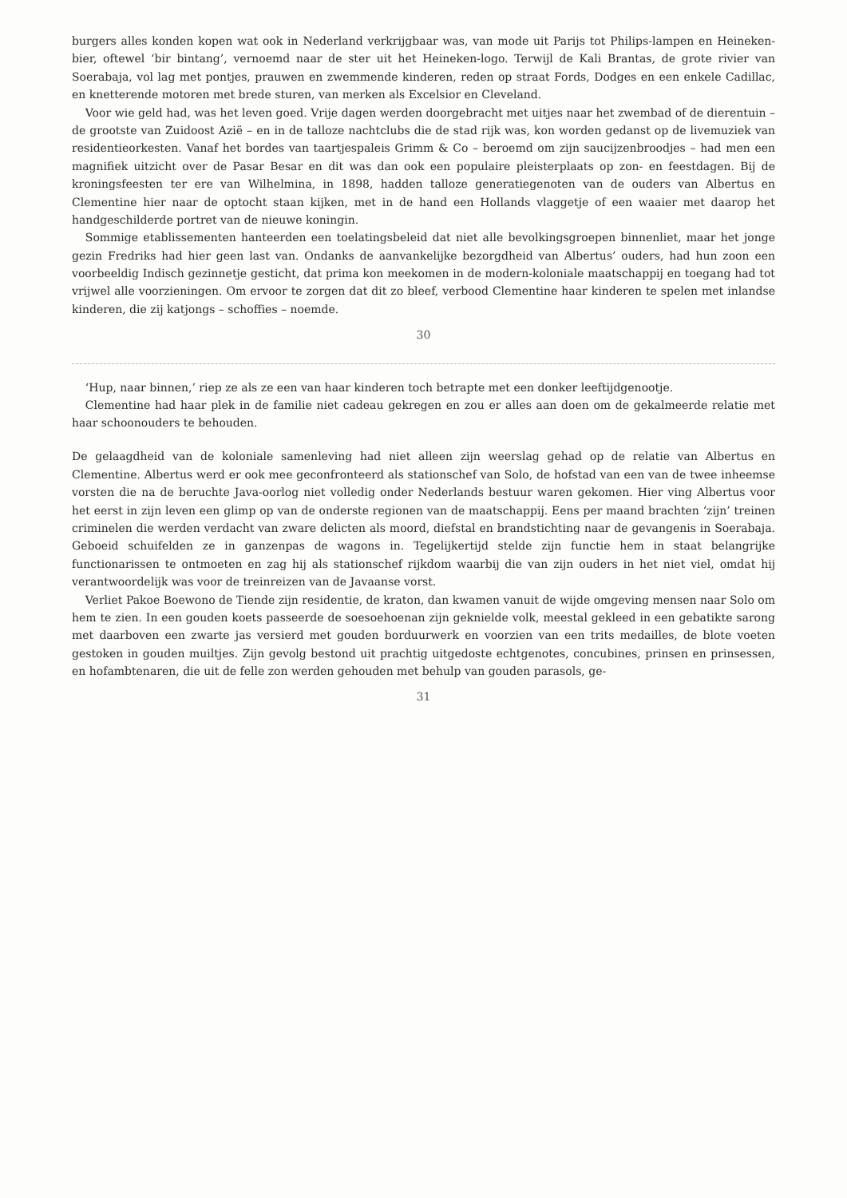burgers alles konden kopen wat ook in Nederland verkrijgbaar was, van mode uit Parijs tot Philips-lampen en Heineken-bier, oftewel ‘bir bintang’, vernoemd naar de ster uit het Heineken-logo. Terwijl de Kali Brantas, de grote rivier van Soerabaja, vol lag met pontjes, prauwen en zwemmende kinderen, reden op straat Fords, Dodges en een enkele Cadillac, en knetterende motoren met brede sturen, van merken als Excelsior en Cleveland.
Voor wie geld had, was het leven goed. Vrije dagen werden doorgebracht met uitjes naar het zwembad of de dierentuin – de grootste van Zuidoost Azië – en in de talloze nachtclubs die de stad rijk was, kon worden gedanst op de livemuziek van residentieorkesten. Vanaf het bordes van taartjespaleis Grimm & Co – beroemd om zijn saucijzenbroodjes – had men een magnifiek uitzicht over de Pasar Besar en dit was dan ook een populaire pleisterplaats op zon- en feestdagen. Bij de kroningsfeesten ter ere van Wilhelmina, in 1898, hadden talloze generatiegenoten van de ouders van Albertus en Clementine hier naar de optocht staan kijken, met in de hand een Hollands vlaggetje of een waaier met daarop het handgeschilderde portret van de nieuwe koningin.
Sommige etablissementen hanteerden een toelatingsbeleid dat niet alle bevolkingsgroepen binnenliet, maar het jonge gezin Fredriks had hier geen last van. Ondanks de aanvankelijke bezorgdheid van Albertus’ ouders, had hun zoon een voorbeeldig Indisch gezinnetje gesticht, dat prima kon meekomen in de modern-koloniale maatschappij en toegang had tot vrijwel alle voorzieningen. Om ervoor te zorgen dat dit zo bleef, verbood Clementine haar kinderen te spelen met inlandse kinderen, die zij katjongs – schoffies – noemde.
30
‘Hup, naar binnen,’ riep ze als ze een van haar kinderen toch betrapte met een donker leeftijdgenootje.
Clementine had haar plek in de familie niet cadeau gekregen en zou er alles aan doen om de gekalmeerde relatie met haar schoonouders te behouden.
De gelaagdheid van de koloniale samenleving had niet alleen zijn weerslag gehad op de relatie van Albertus en Clementine. Albertus werd er ook mee geconfronteerd als stationschef van Solo, de hofstad van een van de twee inheemse vorsten die na de beruchte Java-oorlog niet volledig onder Nederlands bestuur waren gekomen. Hier ving Albertus voor het eerst in zijn leven een glimp op van de onderste regionen van de maatschappij. Eens per maand brachten ‘zijn’ treinen criminelen die werden verdacht van zware delicten als moord, diefstal en brandstichting naar de gevangenis in Soerabaja. Geboeid schuifelden ze in ganzenpas de wagons in. Tegelijkertijd stelde zijn functie hem in staat belangrijke functionarissen te ontmoeten en zag hij als stationschef rijkdom waarbij die van zijn ouders in het niet viel, omdat hij verantwoordelijk was voor de treinreizen van de Javaanse vorst.
Verliet Pakoe Boewono de Tiende zijn residentie, de kraton, dan kwamen vanuit de wijde omgeving mensen naar Solo om hem te zien. In een gouden koets passeerde de soesoehoenan zijn geknielde volk, meestal gekleed in een gebatikte sarong met daarboven een zwarte jas versierd met gouden borduurwerk en voorzien van een trits medailles, de blote voeten gestoken in gouden muiltjes. Zijn gevolg bestond uit prachtig uitgedoste echtgenotes, concubines, prinsen en prinsessen, en hofambtenaren, die uit de felle zon werden gehouden met behulp van gouden parasols, ge-
31